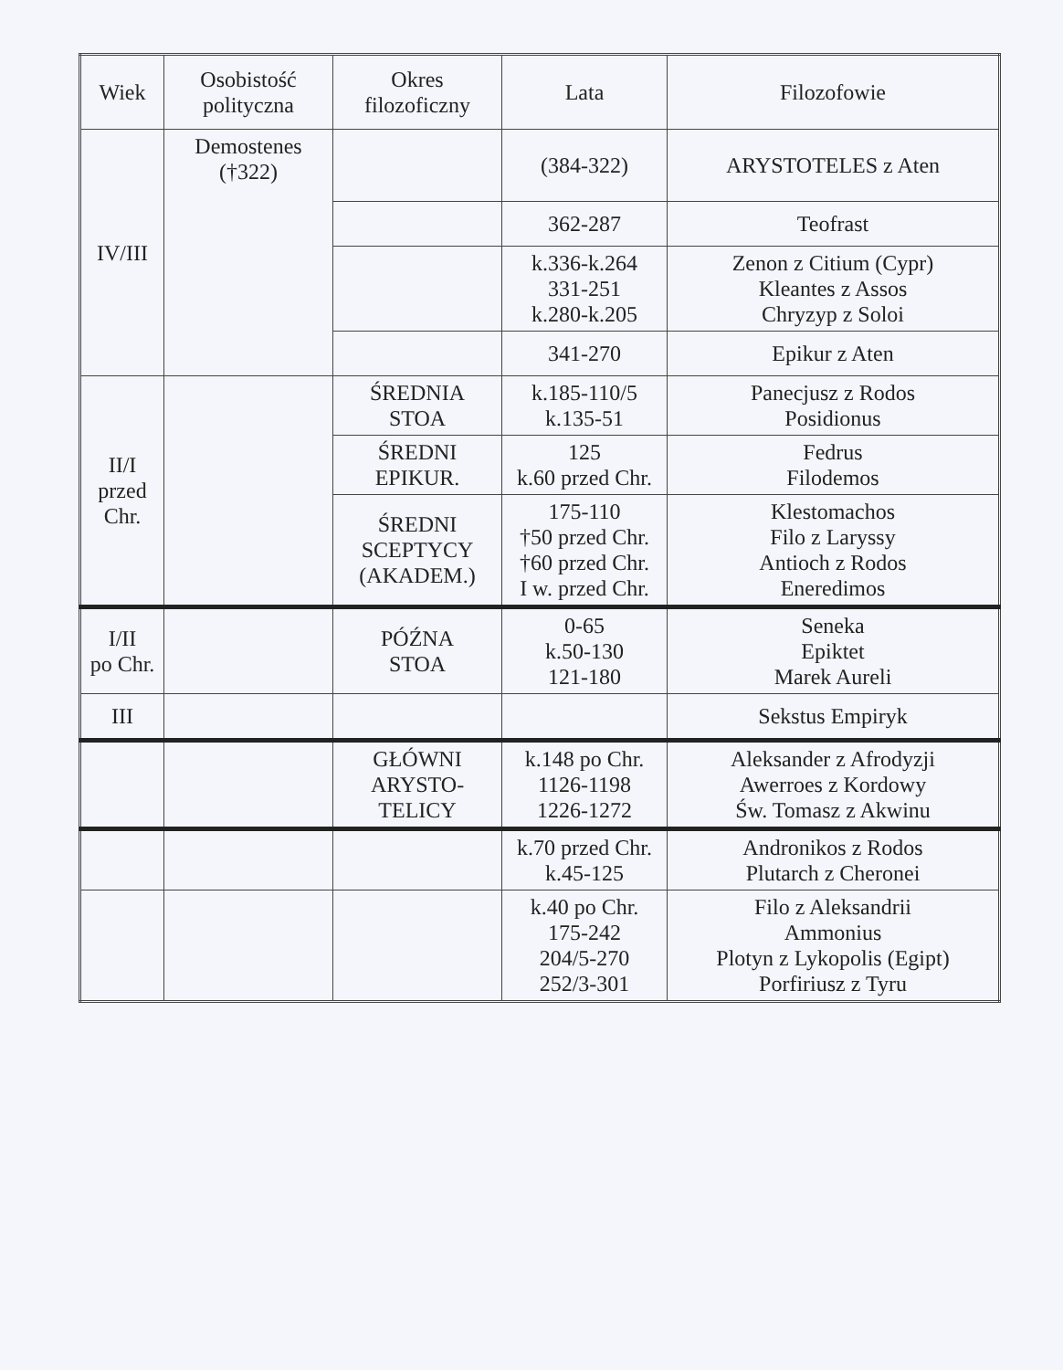| Wiek | Osobistość polityczna | Okres filozoficzny | Lata | Filozofowie |
| --- | --- | --- | --- | --- |
| IV/III | Demostenes (†322) | | (384-322) | ARYSTOTELES z Aten |
| | | | 362-287 | Teofrast |
| | | | k.336-k.264 331-251 k.280-k.205 | Zenon z Citium (Cypr) Kleantes z Assos Chryzyp z Soloi |
| | | | 341-270 | Epikur z Aten |
| II/I przed Chr. | | ŚREDNIA STOA | k.185-110/5 k.135-51 | Panecjusz z Rodos Posidionus |
| | | ŚREDNI EPIKUR. | 125 k.60 przed Chr. | Fedrus Filodemos |
| | | ŚREDNI SCEPTYCY (AKADEM.) | 175-110 †50 przed Chr. †60 przed Chr. I w. przed Chr. | Klestomachos Filo z Laryssy Antioch z Rodos Eneredimos |
| I/II po Chr. | | PÓŹNA STOA | 0-65 k.50-130 121-180 | Seneka Epiktet Marek Aureli |
| III | | | | Sekstus Empiryk |
| | | GŁÓWNI ARYSTO- TELICY | k.148 po Chr. 1126-1198 1226-1272 | Aleksander z Afrodyzji Awerroes z Kordowy Św. Tomasz z Akwinu |
| | | | k.70 przed Chr. k.45-125 | Andronikos z Rodos Plutarch z Cheronei |
| | | | k.40 po Chr. 175-242 204/5-270 252/3-301 | Filo z Aleksandrii Ammonius Plotyn z Lykopolis (Egipt) Porfiriusz z Tyru |